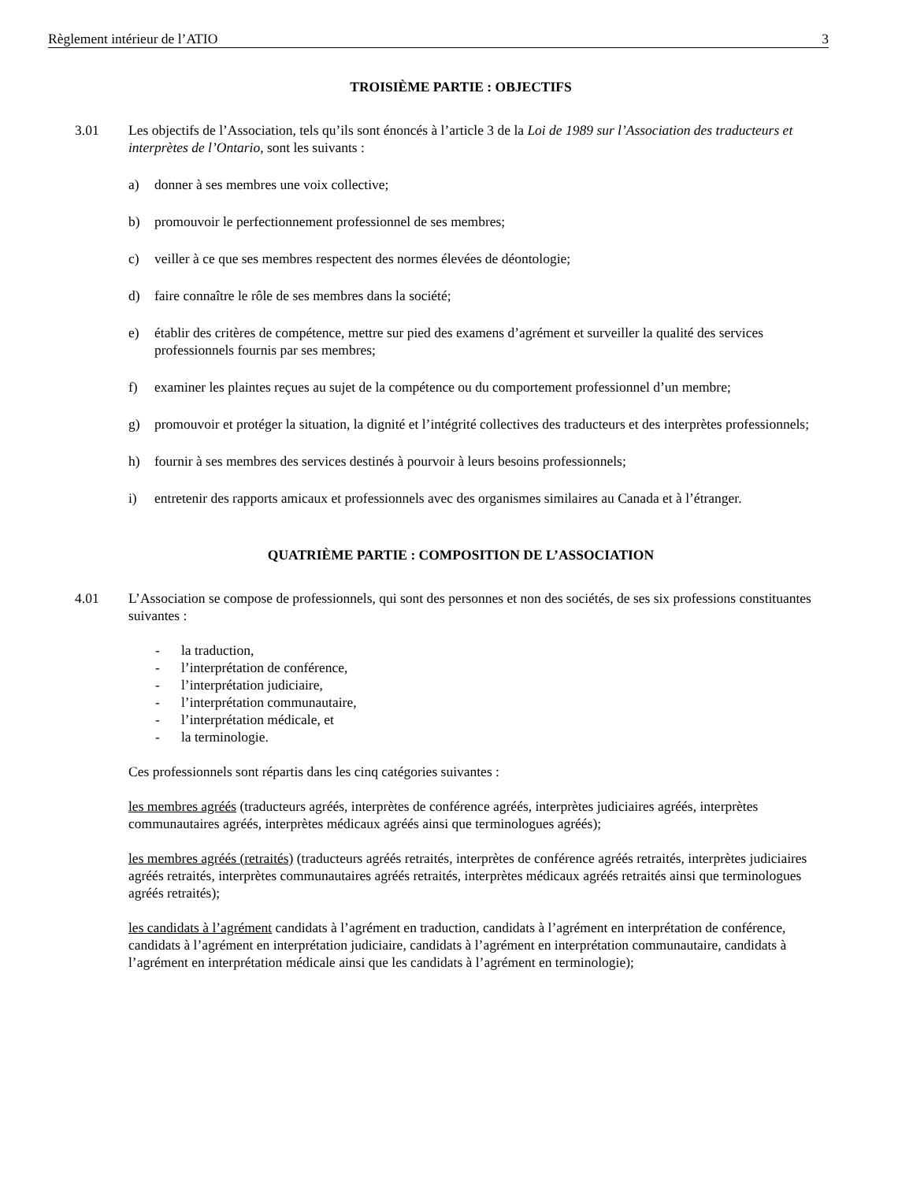Règlement intérieur de l’ATIO 3
TROISIÈME PARTIE : OBJECTIFS
3.01 Les objectifs de l’Association, tels qu’ils sont énoncés à l’article 3 de la Loi de 1989 sur l’Association des traducteurs et interprètes de l’Ontario, sont les suivants :
a) donner à ses membres une voix collective;
b) promouvoir le perfectionnement professionnel de ses membres;
c) veiller à ce que ses membres respectent des normes élevées de déontologie;
d) faire connaître le rôle de ses membres dans la société;
e) établir des critères de compétence, mettre sur pied des examens d’agrément et surveiller la qualité des services professionnels fournis par ses membres;
f) examiner les plaintes reçues au sujet de la compétence ou du comportement professionnel d’un membre;
g) promouvoir et protéger la situation, la dignité et l’intégrité collectives des traducteurs et des interprètes professionnels;
h) fournir à ses membres des services destinés à pourvoir à leurs besoins professionnels;
i) entretenir des rapports amicaux et professionnels avec des organismes similaires au Canada et à l’étranger.
QUATRIÈME PARTIE : COMPOSITION DE L’ASSOCIATION
4.01 L’Association se compose de professionnels, qui sont des personnes et non des sociétés, de ses six professions constituantes suivantes :
- la traduction,
- l’interprétation de conférence,
- l’interprétation judiciaire,
- l’interprétation communautaire,
- l’interprétation médicale, et
- la terminologie.
Ces professionnels sont répartis dans les cinq catégories suivantes :
les membres agréés (traducteurs agréés, interprètes de conférence agréés, interprètes judiciaires agréés, interprètes communautaires agréés, interprètes médicaux agréés ainsi que terminologues agréés);
les membres agréés (retraités) (traducteurs agréés retraités, interprètes de conférence agréés retraités, interprètes judiciaires agréés retraités, interprètes communautaires agréés retraités, interprètes médicaux agréés retraités ainsi que terminologues agréés retraités);
les candidats à l’agrément candidats à l’agrément en traduction, candidats à l’agrément en interprétation de conférence, candidats à l’agrément en interprétation judiciaire, candidats à l’agrément en interprétation communautaire, candidats à l’agrément en interprétation médicale ainsi que les candidats à l’agrément en terminologie);